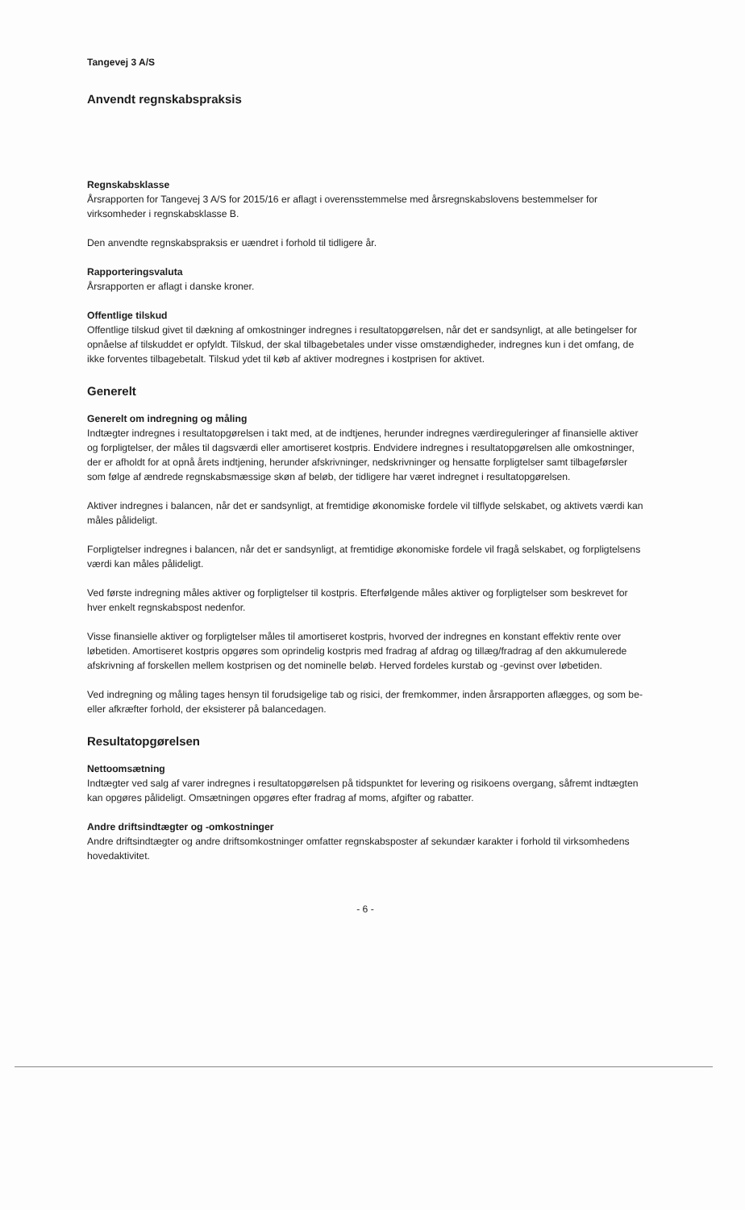Tangevej 3 A/S
Anvendt regnskabspraksis
Regnskabsklasse
Årsrapporten for Tangevej 3 A/S for 2015/16 er aflagt i overensstemmelse med årsregnskabslovens bestemmelser for virksomheder i regnskabsklasse B.
Den anvendte regnskabspraksis er uændret i forhold til tidligere år.
Rapporteringsvaluta
Årsrapporten er aflagt i danske kroner.
Offentlige tilskud
Offentlige tilskud givet til dækning af omkostninger indregnes i resultatopgørelsen, når det er sandsynligt, at alle betingelser for opnåelse af tilskuddet er opfyldt. Tilskud, der skal tilbagebetales under visse omstændigheder, indregnes kun i det omfang, de ikke forventes tilbagebetalt. Tilskud ydet til køb af aktiver modregnes i kostprisen for aktivet.
Generelt
Generelt om indregning og måling
Indtægter indregnes i resultatopgørelsen i takt med, at de indtjenes, herunder indregnes værdireguleringer af finansielle aktiver og forpligtelser, der måles til dagsværdi eller amortiseret kostpris. Endvidere indregnes i resultatopgørelsen alle omkostninger, der er afholdt for at opnå årets indtjening, herunder afskrivninger, nedskrivninger og hensatte forpligtelser samt tilbageførsler som følge af ændrede regnskabsmæssige skøn af beløb, der tidligere har været indregnet i resultatopgørelsen.
Aktiver indregnes i balancen, når det er sandsynligt, at fremtidige økonomiske fordele vil tilflyde selskabet, og aktivets værdi kan måles pålideligt.
Forpligtelser indregnes i balancen, når det er sandsynligt, at fremtidige økonomiske fordele vil fragå selskabet, og forpligtelsens værdi kan måles pålideligt.
Ved første indregning måles aktiver og forpligtelser til kostpris. Efterfølgende måles aktiver og forpligtelser som beskrevet for hver enkelt regnskabspost nedenfor.
Visse finansielle aktiver og forpligtelser måles til amortiseret kostpris, hvorved der indregnes en konstant effektiv rente over løbetiden. Amortiseret kostpris opgøres som oprindelig kostpris med fradrag af afdrag og tillæg/fradrag af den akkumulerede afskrivning af forskellen mellem kostprisen og det nominelle beløb. Herved fordeles kurstab og -gevinst over løbetiden.
Ved indregning og måling tages hensyn til forudsigelige tab og risici, der fremkommer, inden årsrapporten aflægges, og som be- eller afkræfter forhold, der eksisterer på balancedagen.
Resultatopgørelsen
Nettoomsætning
Indtægter ved salg af varer indregnes i resultatopgørelsen på tidspunktet for levering og risikoens overgang, såfremt indtægten kan opgøres pålideligt. Omsætningen opgøres efter fradrag af moms, afgifter og rabatter.
Andre driftsindtægter og -omkostninger
Andre driftsindtægter og andre driftsomkostninger omfatter regnskabsposter af sekundær karakter i forhold til virksomhedens hovedaktivitet.
- 6 -